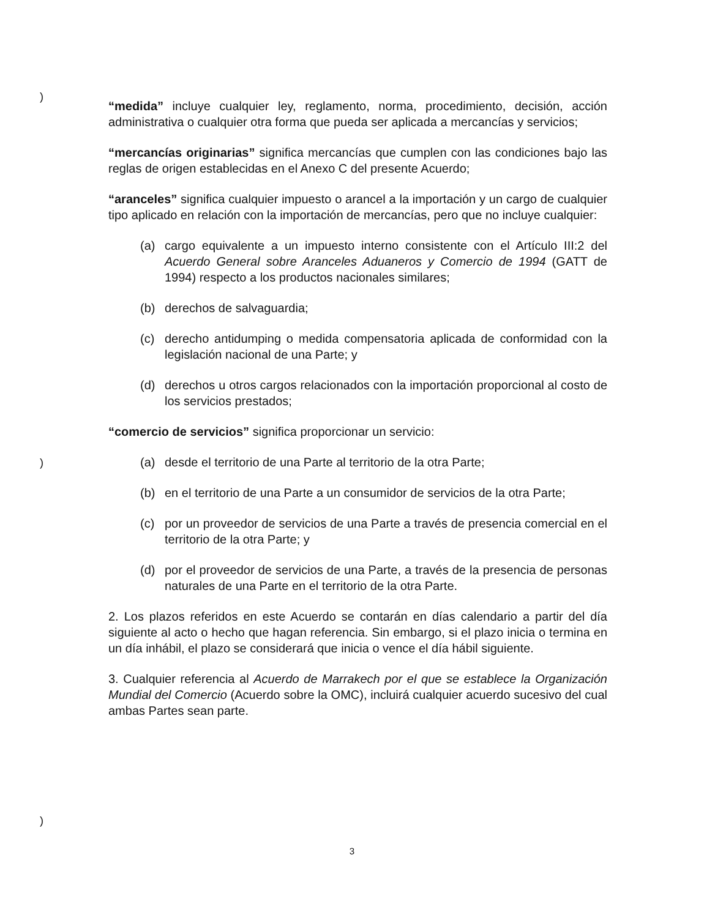)
)
)
“medida” incluye cualquier ley, reglamento, norma, procedimiento, decisión, acción administrativa o cualquier otra forma que pueda ser aplicada a mercancías y servicios;
“mercancías originarias” significa mercancías que cumplen con las condiciones bajo las reglas de origen establecidas en el Anexo C del presente Acuerdo;
“aranceles” significa cualquier impuesto o arancel a la importación y un cargo de cualquier tipo aplicado en relación con la importación de mercancías, pero que no incluye cualquier:
(a) cargo equivalente a un impuesto interno consistente con el Artículo III:2 del Acuerdo General sobre Aranceles Aduaneros y Comercio de 1994 (GATT de 1994) respecto a los productos nacionales similares;
(b) derechos de salvaguardia;
(c) derecho antidumping o medida compensatoria aplicada de conformidad con la legislación nacional de una Parte; y
(d) derechos u otros cargos relacionados con la importación proporcional al costo de los servicios prestados;
“comercio de servicios” significa proporcionar un servicio:
(a) desde el territorio de una Parte al territorio de la otra Parte;
(b) en el territorio de una Parte a un consumidor de servicios de la otra Parte;
(c) por un proveedor de servicios de una Parte a través de presencia comercial en el territorio de la otra Parte; y
(d) por el proveedor de servicios de una Parte, a través de la presencia de personas naturales de una Parte en el territorio de la otra Parte.
2. Los plazos referidos en este Acuerdo se contarán en días calendario a partir del día siguiente al acto o hecho que hagan referencia. Sin embargo, si el plazo inicia o termina en un día inhábil, el plazo se considerará que inicia o vence el día hábil siguiente.
3. Cualquier referencia al Acuerdo de Marrakech por el que se establece la Organización Mundial del Comercio (Acuerdo sobre la OMC), incluirá cualquier acuerdo sucesivo del cual ambas Partes sean parte.
3